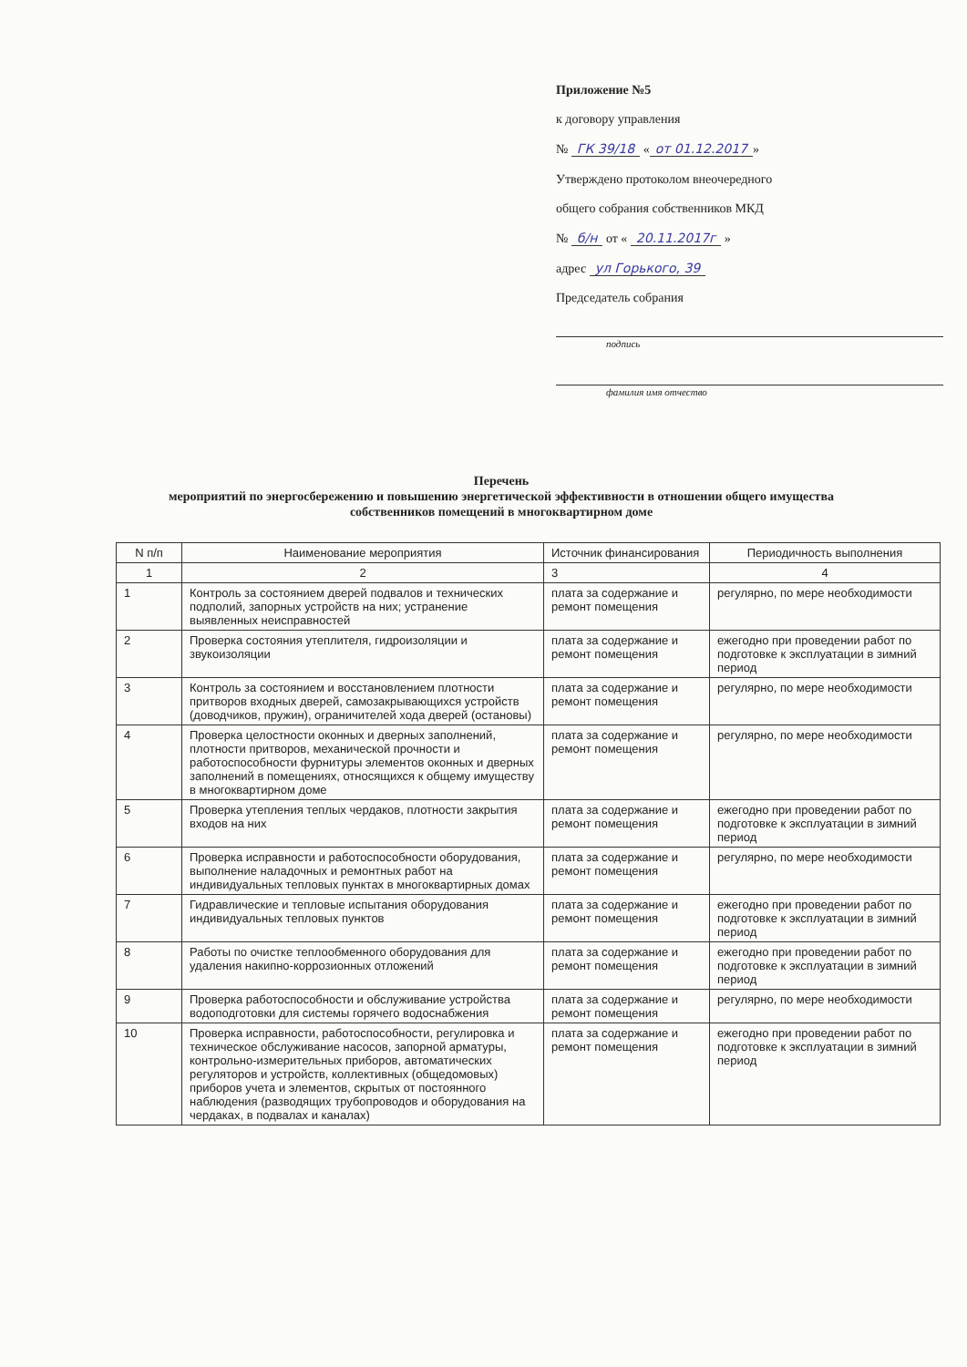Приложение №5
к договору управления
№ ГК 39/18 « от 01.12.2017 »
Утверждено протоколом внеочередного
общего собрания собственников МКД
№ б/н от « 20.11.2017г »
адрес ул Горького, 39
Председатель собрания
подпись
фамилия имя отчество
Перечень
мероприятий по энергосбережению и повышению энергетической эффективности в отношении общего имущества собственников помещений в многоквартирном доме
| N п/п | Наименование мероприятия | Источник финансирования | Периодичность выполнения |
| --- | --- | --- | --- |
| 1 | 2 | 3 | 4 |
| 1 | Контроль за состоянием дверей подвалов и технических подполий, запорных устройств на них; устранение выявленных неисправностей | плата за содержание и ремонт помещения | регулярно, по мере необходимости |
| 2 | Проверка состояния утеплителя, гидроизоляции и звукоизоляции | плата за содержание и ремонт помещения | ежегодно при проведении работ по подготовке к эксплуатации в зимний период |
| 3 | Контроль за состоянием и восстановлением плотности притворов входных дверей, самозакрывающихся устройств (доводчиков, пружин), ограничителей хода дверей (остановы) | плата за содержание и ремонт помещения | регулярно, по мере необходимости |
| 4 | Проверка целостности оконных и дверных заполнений, плотности притворов, механической прочности и работоспособности фурнитуры элементов оконных и дверных заполнений в помещениях, относящихся к общему имуществу в многоквартирном доме | плата за содержание и ремонт помещения | регулярно, по мере необходимости |
| 5 | Проверка утепления теплых чердаков, плотности закрытия входов на них | плата за содержание и ремонт помещения | ежегодно при проведении работ по подготовке к эксплуатации в зимний период |
| 6 | Проверка исправности и работоспособности оборудования, выполнение наладочных и ремонтных работ на индивидуальных тепловых пунктах в многоквартирных домах | плата за содержание и ремонт помещения | регулярно, по мере необходимости |
| 7 | Гидравлические и тепловые испытания оборудования индивидуальных тепловых пунктов | плата за содержание и ремонт помещения | ежегодно при проведении работ по подготовке к эксплуатации в зимний период |
| 8 | Работы по очистке теплообменного оборудования для удаления накипно-коррозионных отложений | плата за содержание и ремонт помещения | ежегодно при проведении работ по подготовке к эксплуатации в зимний период |
| 9 | Проверка работоспособности и обслуживание устройства водоподготовки для системы горячего водоснабжения | плата за содержание и ремонт помещения | регулярно, по мере необходимости |
| 10 | Проверка исправности, работоспособности, регулировка и техническое обслуживание насосов, запорной арматуры, контрольно-измерительных приборов, автоматических регуляторов и устройств, коллективных (общедомовых) приборов учета и элементов, скрытых от постоянного наблюдения (разводящих трубопроводов и оборудования на чердаках, в подвалах и каналах) | плата за содержание и ремонт помещения | ежегодно при проведении работ по подготовке к эксплуатации в зимний период |